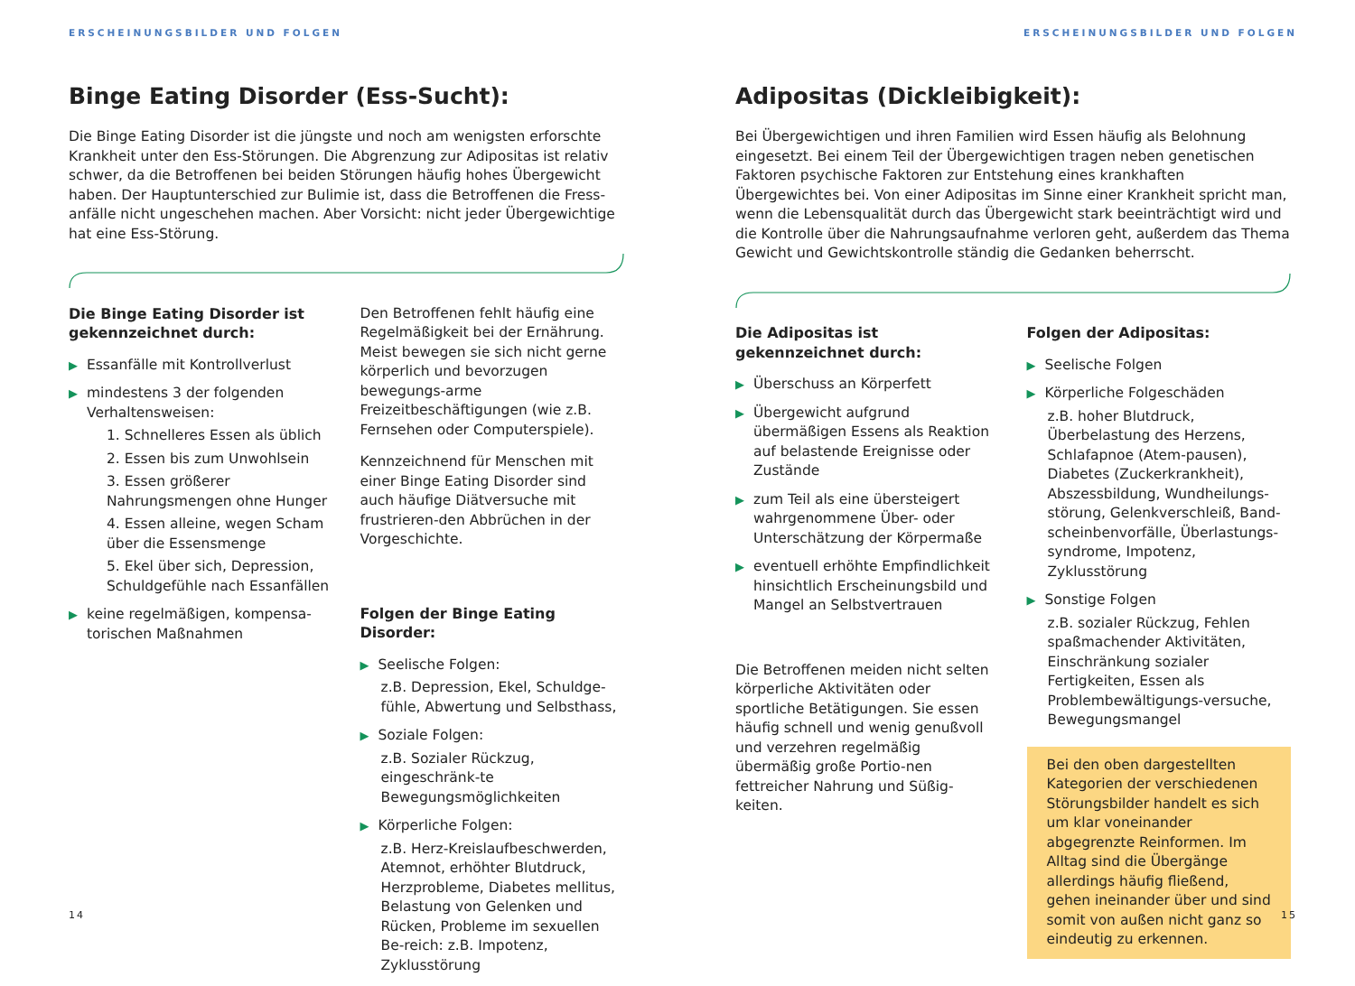ERSCHEINUNGSBILDER UND FOLGEN
Binge Eating Disorder (Ess-Sucht):
Die Binge Eating Disorder ist die jüngste und noch am wenigsten erforschte Krankheit unter den Ess-Störungen. Die Abgrenzung zur Adipositas ist relativ schwer, da die Betroffenen bei beiden Störungen häufig hohes Übergewicht haben. Der Hauptunterschied zur Bulimie ist, dass die Betroffenen die Fress-anfälle nicht ungeschehen machen. Aber Vorsicht: nicht jeder Übergewichtige hat eine Ess-Störung.
Die Binge Eating Disorder ist gekennzeichnet durch:
▶ Essanfälle mit Kontrollverlust
▶ mindestens 3 der folgenden Verhaltensweisen:
1. Schnelleres Essen als üblich
2. Essen bis zum Unwohlsein
3. Essen größerer Nahrungsmengen ohne Hunger
4. Essen alleine, wegen Scham über die Essensmenge
5. Ekel über sich, Depression, Schuldgefühle nach Essanfällen
▶ keine regelmäßigen, kompensa-torischen Maßnahmen
Den Betroffenen fehlt häufig eine Regelmäßigkeit bei der Ernährung. Meist bewegen sie sich nicht gerne körperlich und bevorzugen bewegungs-arme Freizeitbeschäftigungen (wie z.B. Fernsehen oder Computerspiele).
Kennzeichnend für Menschen mit einer Binge Eating Disorder sind auch häufige Diätversuche mit frustrieren-den Abbrüchen in der Vorgeschichte.
Folgen der Binge Eating Disorder:
▶ Seelische Folgen:
z.B. Depression, Ekel, Schuldge-fühle, Abwertung und Selbsthass,
▶ Soziale Folgen:
z.B. Sozialer Rückzug, eingeschränk-te Bewegungsmöglichkeiten
▶ Körperliche Folgen:
z.B. Herz-Kreislaufbeschwerden, Atemnot, erhöhter Blutdruck, Herzprobleme, Diabetes mellitus, Belastung von Gelenken und Rücken, Probleme im sexuellen Be-reich: z.B. Impotenz, Zyklusstörung
14
ERSCHEINUNGSBILDER UND FOLGEN
Adipositas (Dickleibigkeit):
Bei Übergewichtigen und ihren Familien wird Essen häufig als Belohnung eingesetzt. Bei einem Teil der Übergewichtigen tragen neben genetischen Faktoren psychische Faktoren zur Entstehung eines krankhaften Übergewichtes bei. Von einer Adipositas im Sinne einer Krankheit spricht man, wenn die Lebensqualität durch das Übergewicht stark beeinträchtigt wird und die Kontrolle über die Nahrungsaufnahme verloren geht, außerdem das Thema Gewicht und Gewichtskontrolle ständig die Gedanken beherrscht.
Die Adipositas ist gekennzeichnet durch:
▶ Überschuss an Körperfett
▶ Übergewicht aufgrund übermäßigen Essens als Reaktion auf belastende Ereignisse oder Zustände
▶ zum Teil als eine übersteigert wahrgenommene Über- oder Unterschätzung der Körpermaße
▶ eventuell erhöhte Empfindlichkeit hinsichtlich Erscheinungsbild und Mangel an Selbstvertrauen
Die Betroffenen meiden nicht selten körperliche Aktivitäten oder sportliche Betätigungen. Sie essen häufig schnell und wenig genußvoll und verzehren regelmäßig übermäßig große Portio-nen fettreicher Nahrung und Süßig-keiten.
Folgen der Adipositas:
▶ Seelische Folgen
▶ Körperliche Folgeschäden
z.B. hoher Blutdruck, Überbelastung des Herzens, Schlafapnoe (Atem-pausen), Diabetes (Zuckerkrankheit), Abszessbildung, Wundheilungs-störung, Gelenkverschleiß, Band-scheinbenvorfälle, Überlastungs-syndrome, Impotenz, Zyklusstörung
▶ Sonstige Folgen
z.B. sozialer Rückzug, Fehlen spaßmachender Aktivitäten, Einschränkung sozialer Fertigkeiten, Essen als Problembewältigungs-versuche, Bewegungsmangel
Bei den oben dargestellten Kategorien der verschiedenen Störungsbilder handelt es sich um klar voneinander abgegrenzte Reinformen. Im Alltag sind die Übergänge allerdings häufig fließend, gehen ineinander über und sind somit von außen nicht ganz so eindeutig zu erkennen.
15